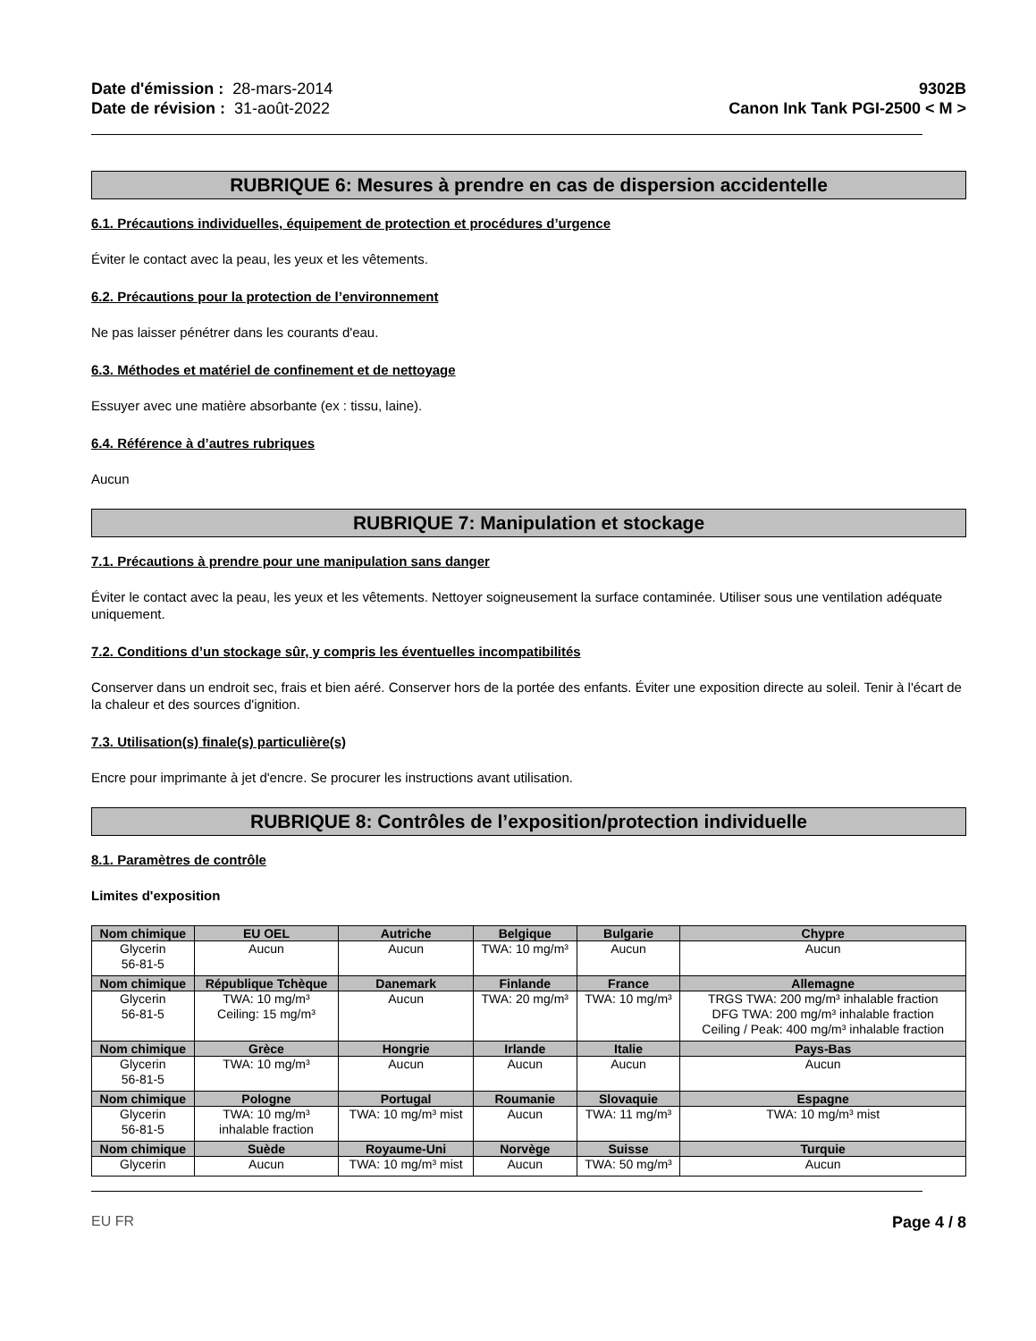Date d'émission : 28-mars-2014
Date de révision : 31-août-2022
9302B
Canon Ink Tank PGI-2500 < M >
RUBRIQUE 6: Mesures à prendre en cas de dispersion accidentelle
6.1. Précautions individuelles, équipement de protection et procédures d’urgence
Éviter le contact avec la peau, les yeux et les vêtements.
6.2. Précautions pour la protection de l’environnement
Ne pas laisser pénétrer dans les courants d'eau.
6.3. Méthodes et matériel de confinement et de nettoyage
Essuyer avec une matière absorbante (ex : tissu, laine).
6.4. Référence à d’autres rubriques
Aucun
RUBRIQUE 7: Manipulation et stockage
7.1. Précautions à prendre pour une manipulation sans danger
Éviter le contact avec la peau, les yeux et les vêtements. Nettoyer soigneusement la surface contaminée. Utiliser sous une ventilation adéquate uniquement.
7.2. Conditions d’un stockage sûr, y compris les éventuelles incompatibilités
Conserver dans un endroit sec, frais et bien aéré. Conserver hors de la portée des enfants. Éviter une exposition directe au soleil. Tenir à l'écart de la chaleur et des sources d'ignition.
7.3. Utilisation(s) finale(s) particulière(s)
Encre pour imprimante à jet d'encre. Se procurer les instructions avant utilisation.
RUBRIQUE 8: Contrôles de l’exposition/protection individuelle
8.1. Paramètres de contrôle
Limites d'exposition
| Nom chimique | EU OEL | Autriche | Belgique | Bulgarie | Chypre |
| --- | --- | --- | --- | --- | --- |
| Glycerin 56-81-5 | Aucun | Aucun | TWA: 10 mg/m³ | Aucun | Aucun |
| Nom chimique | République Tchèque | Danemark | Finlande | France | Allemagne |
| Glycerin 56-81-5 | TWA: 10 mg/m³ Ceiling: 15 mg/m³ | Aucun | TWA: 20 mg/m³ | TWA: 10 mg/m³ | TRGS TWA: 200 mg/m³ inhalable fraction DFG TWA: 200 mg/m³ inhalable fraction Ceiling / Peak: 400 mg/m³ inhalable fraction |
| Nom chimique | Grèce | Hongrie | Irlande | Italie | Pays-Bas |
| Glycerin 56-81-5 | TWA: 10 mg/m³ | Aucun | Aucun | Aucun | Aucun |
| Nom chimique | Pologne | Portugal | Roumanie | Slovaquie | Espagne |
| Glycerin 56-81-5 | TWA: 10 mg/m³ inhalable fraction | TWA: 10 mg/m³ mist | Aucun | TWA: 11 mg/m³ | TWA: 10 mg/m³ mist |
| Nom chimique | Suède | Royaume-Uni | Norvège | Suisse | Turquie |
| Glycerin | Aucun | TWA: 10 mg/m³ mist | Aucun | TWA: 50 mg/m³ | Aucun |
EU FR Page 4 / 8